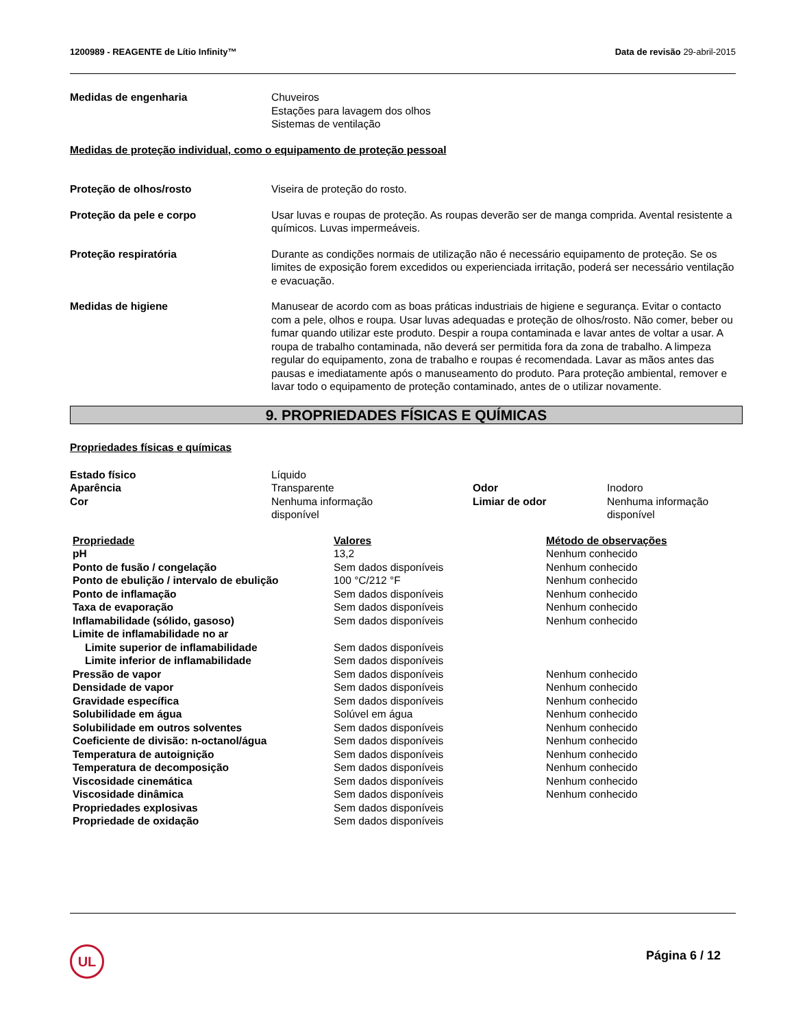1200989 - REAGENTE de Lítio Infinity™ Data de revisão 29-abril-2015
Medidas de engenharia Chuveiros
Estações para lavagem dos olhos
Sistemas de ventilação
Medidas de proteção individual, como o equipamento de proteção pessoal
Proteção de olhos/rosto Viseira de proteção do rosto.
Proteção da pele e corpo Usar luvas e roupas de proteção. As roupas deverão ser de manga comprida. Avental resistente a químicos. Luvas impermeáveis.
Proteção respiratória Durante as condições normais de utilização não é necessário equipamento de proteção. Se os limites de exposição forem excedidos ou experienciada irritação, poderá ser necessário ventilação e evacuação.
Medidas de higiene Manusear de acordo com as boas práticas industriais de higiene e segurança. Evitar o contacto com a pele, olhos e roupa. Usar luvas adequadas e proteção de olhos/rosto. Não comer, beber ou fumar quando utilizar este produto. Despir a roupa contaminada e lavar antes de voltar a usar. A roupa de trabalho contaminada, não deverá ser permitida fora da zona de trabalho. A limpeza regular do equipamento, zona de trabalho e roupas é recomendada. Lavar as mãos antes das pausas e imediatamente após o manuseamento do produto. Para proteção ambiental, remover e lavar todo o equipamento de proteção contaminado, antes de o utilizar novamente.
9. PROPRIEDADES FÍSICAS E QUÍMICAS
Propriedades físicas e químicas
| Estado físico | Líquido | | |
| Aparência | Transparente | Odor | Inodoro |
| Cor | Nenhuma informação disponível | Limiar de odor | Nenhuma informação disponível |
| Propriedade | Valores | Método de observações |
| --- | --- | --- |
| pH | 13,2 | Nenhum conhecido |
| Ponto de fusão / congelação | Sem dados disponíveis | Nenhum conhecido |
| Ponto de ebulição / intervalo de ebulição | 100 °C/212 °F | Nenhum conhecido |
| Ponto de inflamação | Sem dados disponíveis | Nenhum conhecido |
| Taxa de evaporação | Sem dados disponíveis | Nenhum conhecido |
| Inflamabilidade (sólido, gasoso) | Sem dados disponíveis | Nenhum conhecido |
| Limite de inflamabilidade no ar | | |
| Limite superior de inflamabilidade | Sem dados disponíveis | |
| Limite inferior de inflamabilidade | Sem dados disponíveis | |
| Pressão de vapor | Sem dados disponíveis | Nenhum conhecido |
| Densidade de vapor | Sem dados disponíveis | Nenhum conhecido |
| Gravidade específica | Sem dados disponíveis | Nenhum conhecido |
| Solubilidade em água | Solúvel em água | Nenhum conhecido |
| Solubilidade em outros solventes | Sem dados disponíveis | Nenhum conhecido |
| Coeficiente de divisão: n-octanol/água | Sem dados disponíveis | Nenhum conhecido |
| Temperatura de autoignição | Sem dados disponíveis | Nenhum conhecido |
| Temperatura de decomposição | Sem dados disponíveis | Nenhum conhecido |
| Viscosidade cinemática | Sem dados disponíveis | Nenhum conhecido |
| Viscosidade dinâmica | Sem dados disponíveis | Nenhum conhecido |
| Propriedades explosivas | Sem dados disponíveis | |
| Propriedade de oxidação | Sem dados disponíveis | |
UL Página 6 / 12